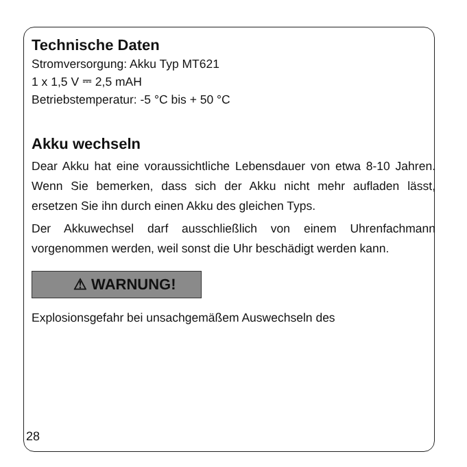Technische Daten
Stromversorgung: Akku Typ MT621
1 x 1,5 V ⎓ 2,5 mAH
Betriebstemperatur: -5 °C bis + 50 °C
Akku wechseln
Dear Akku hat eine voraussichtliche Lebensdauer von etwa 8-10 Jahren. Wenn Sie bemerken, dass sich der Akku nicht mehr aufladen lässt, ersetzen Sie ihn durch einen Akku des gleichen Typs.
Der Akkuwechsel darf ausschließlich von einem Uhrenfachmann vorgenommen werden, weil sonst die Uhr beschädigt werden kann.
⚠ WARNUNG!
Explosionsgefahr bei unsachgemäßem Auswechseln des
28